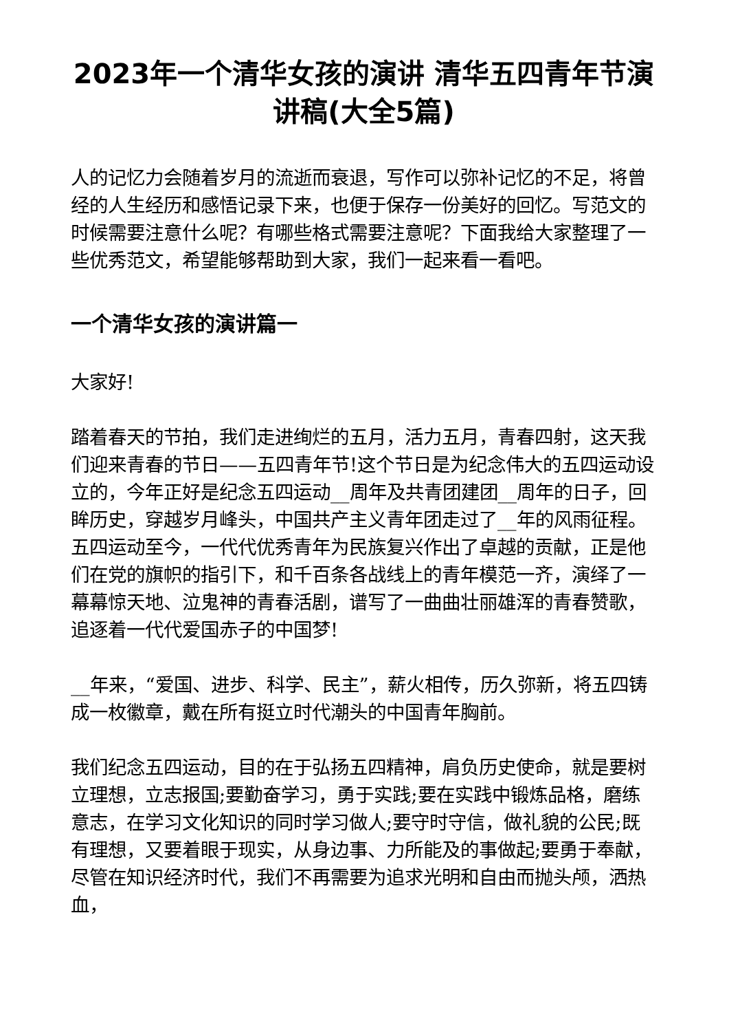2023年一个清华女孩的演讲 清华五四青年节演讲稿(大全5篇)
人的记忆力会随着岁月的流逝而衰退，写作可以弥补记忆的不足，将曾经的人生经历和感悟记录下来，也便于保存一份美好的回忆。写范文的时候需要注意什么呢？有哪些格式需要注意呢？下面我给大家整理了一些优秀范文，希望能够帮助到大家，我们一起来看一看吧。
一个清华女孩的演讲篇一
大家好!
踏着春天的节拍，我们走进绚烂的五月，活力五月，青春四射，这天我们迎来青春的节日——五四青年节!这个节日是为纪念伟大的五四运动设立的，今年正好是纪念五四运动__周年及共青团建团__周年的日子，回眸历史，穿越岁月峰头，中国共产主义青年团走过了__年的风雨征程。五四运动至今，一代代优秀青年为民族复兴作出了卓越的贡献，正是他们在党的旗帜的指引下，和千百条各战线上的青年模范一齐，演绎了一幕幕惊天地、泣鬼神的青春活剧，谱写了一曲曲壮丽雄浑的青春赞歌，追逐着一代代爱国赤子的中国梦!
__年来，“爱国、进步、科学、民主”，薪火相传，历久弥新，将五四铸成一枚徽章，戴在所有挺立时代潮头的中国青年胸前。
我们纪念五四运动，目的在于弘扬五四精神，肩负历史使命，就是要树立理想，立志报国;要勤奋学习，勇于实践;要在实践中锻炼品格，磨练意志，在学习文化知识的同时学习做人;要守时守信，做礼貌的公民;既有理想，又要着眼于现实，从身边事、力所能及的事做起;要勇于奉献，尽管在知识经济时代，我们不再需要为追求光明和自由而抛头颅，洒热血，